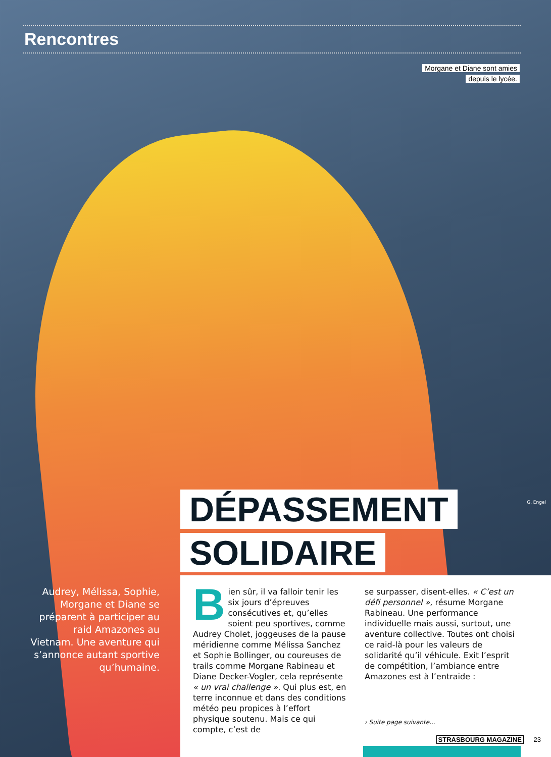Rencontres
Morgane et Diane sont amies
depuis le lycée.
G. Engel
DÉPASSEMENT
SOLIDAIRE
Audrey, Mélissa, Sophie, Morgane et Diane se préparent à participer au raid Amazones au Vietnam. Une aventure qui s’annonce autant sportive qu’humaine.
Bien sûr, il va falloir tenir les six jours d’épreuves consécutives et, qu’elles soient peu sportives, comme Audrey Cholet, joggeuses de la pause méridienne comme Mélissa Sanchez et Sophie Bollinger, ou coureuses de trails comme Morgane Rabineau et Diane Decker-Vogler, cela représente « un vrai challenge ». Qui plus est, en terre inconnue et dans des conditions météo peu propices à l’effort physique soutenu. Mais ce qui compte, c’est de
se surpasser, disent-elles. « C’est un défi personnel », résume Morgane Rabineau. Une performance individuelle mais aussi, surtout, une aventure collective. Toutes ont choisi ce raid-là pour les valeurs de solidarité qu’il véhicule. Exit l’esprit de compétition, l’ambiance entre Amazones est à l’entraide :
› Suite page suivante...
STRASBOURG MAGAZINE 23